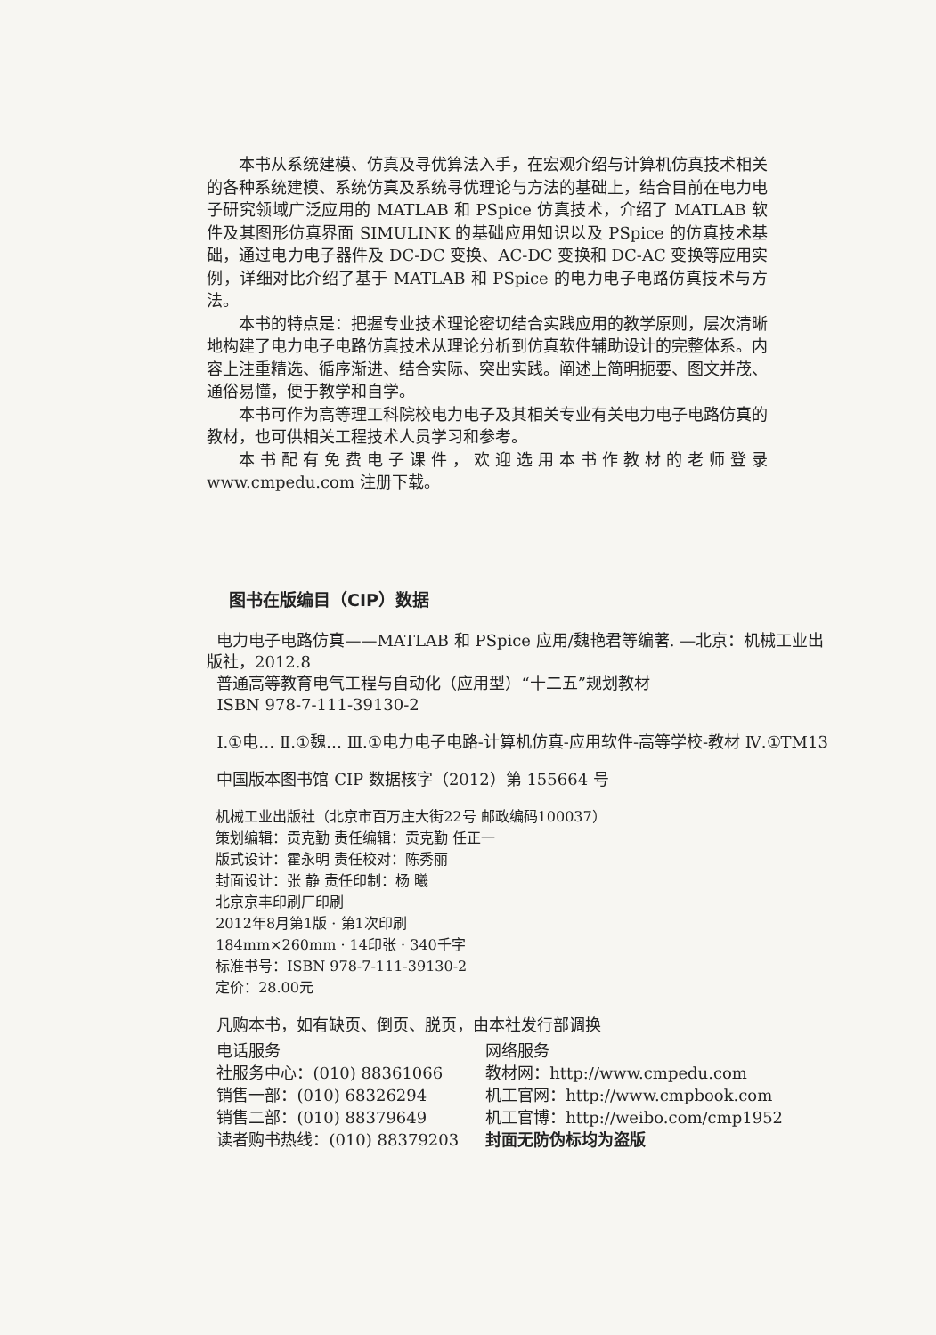本书从系统建模、仿真及寻优算法入手，在宏观介绍与计算机仿真技术相关的各种系统建模、系统仿真及系统寻优理论与方法的基础上，结合目前在电力电子研究领域广泛应用的 MATLAB 和 PSpice 仿真技术，介绍了 MATLAB 软件及其图形仿真界面 SIMULINK 的基础应用知识以及 PSpice 的仿真技术基础，通过电力电子器件及 DC-DC 变换、AC-DC 变换和 DC-AC 变换等应用实例，详细对比介绍了基于 MATLAB 和 PSpice 的电力电子电路仿真技术与方法。
本书的特点是：把握专业技术理论密切结合实践应用的教学原则，层次清晰地构建了电力电子电路仿真技术从理论分析到仿真软件辅助设计的完整体系。内容上注重精选、循序渐进、结合实际、突出实践。阐述上简明扼要、图文并茂、通俗易懂，便于教学和自学。
本书可作为高等理工科院校电力电子及其相关专业有关电力电子电路仿真的教材，也可供相关工程技术人员学习和参考。
本书配有免费电子课件，欢迎选用本书作教材的老师登录 www.cmpedu.com 注册下载。
图书在版编目（CIP）数据
电力电子电路仿真——MATLAB 和 PSpice 应用/魏艳君等编著. —北京：机械工业出版社，2012.8
普通高等教育电气工程与自动化（应用型）“十二五”规划教材
ISBN 978-7-111-39130-2
Ⅰ.①电… Ⅱ.①魏… Ⅲ.①电力电子电路-计算机仿真-应用软件-高等学校-教材 Ⅳ.①TM13
中国版本图书馆 CIP 数据核字（2012）第 155664 号
机械工业出版社（北京市百万庄大街22号 邮政编码100037）
策划编辑：贡克勤 责任编辑：贡克勤 任正一
版式设计：霍永明 责任校对：陈秀丽
封面设计：张 静 责任印制：杨 曦
北京京丰印刷厂印刷
2012年8月第1版 · 第1次印刷
184mm×260mm · 14印张 · 340千字
标准书号：ISBN 978-7-111-39130-2
定价：28.00元
凡购本书，如有缺页、倒页、脱页，由本社发行部调换
电话服务
社服务中心：(010) 88361066
销售一部：(010) 68326294
销售二部：(010) 88379649
读者购书热线：(010) 88379203
网络服务
教材网：http://www.cmpedu.com
机工官网：http://www.cmpbook.com
机工官博：http://weibo.com/cmp1952
封面无防伪标均为盗版